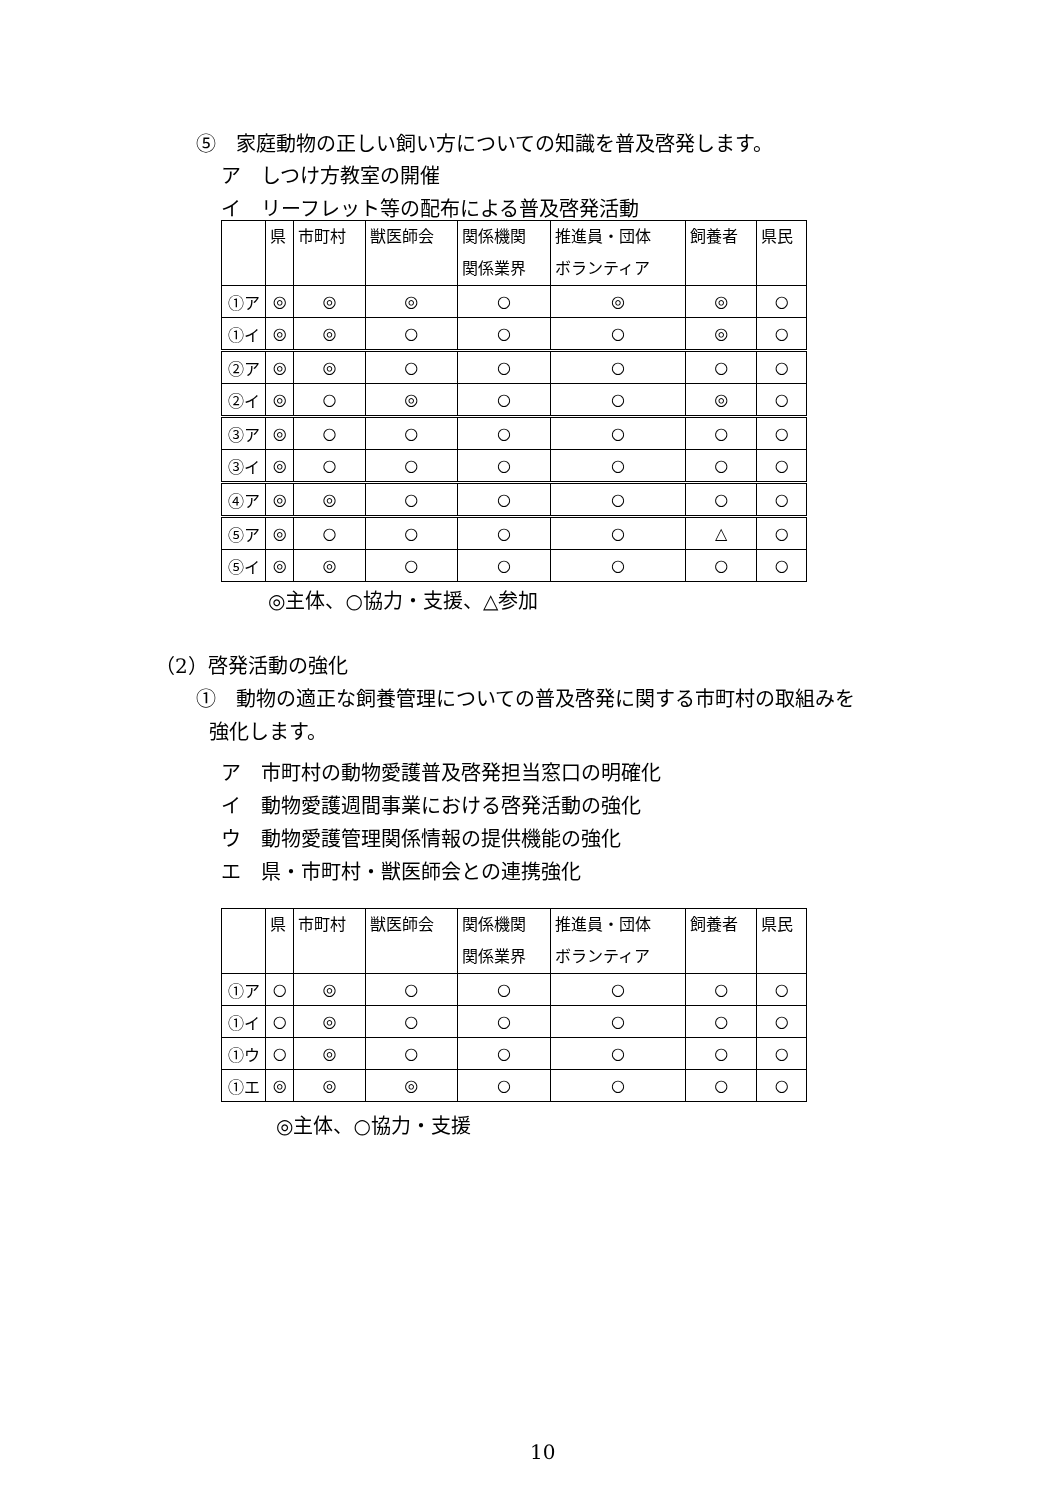⑤　家庭動物の正しい飼い方についての知識を普及啓発します。
ア　しつけ方教室の開催
イ　リーフレット等の配布による普及啓発活動
| | 県 | 市町村 | 獣医師会 | 関係機関 関係業界 | 推進員・団体 ボランティア | 飼養者 | 県民 |
| --- | --- | --- | --- | --- | --- | --- | --- |
| ①ア | ◎ | ◎ | ◎ | ○ | ◎ | ◎ | ○ |
| ①イ | ◎ | ◎ | ○ | ○ | ○ | ◎ | ○ |
| ②ア | ◎ | ◎ | ○ | ○ | ○ | ○ | ○ |
| ②イ | ◎ | ○ | ◎ | ○ | ○ | ◎ | ○ |
| ③ア | ◎ | ○ | ○ | ○ | ○ | ○ | ○ |
| ③イ | ◎ | ○ | ○ | ○ | ○ | ○ | ○ |
| ④ア | ◎ | ◎ | ○ | ○ | ○ | ○ | ○ |
| ⑤ア | ◎ | ○ | ○ | ○ | ○ | △ | ○ |
| ⑤イ | ◎ | ◎ | ○ | ○ | ○ | ○ | ○ |
◎主体、○協力・支援、△参加
（2）啓発活動の強化
①　動物の適正な飼養管理についての普及啓発に関する市町村の取組みを
強化します。
ア　市町村の動物愛護普及啓発担当窓口の明確化
イ　動物愛護週間事業における啓発活動の強化
ウ　動物愛護管理関係情報の提供機能の強化
エ　県・市町村・獣医師会との連携強化
| | 県 | 市町村 | 獣医師会 | 関係機関 関係業界 | 推進員・団体 ボランティア | 飼養者 | 県民 |
| --- | --- | --- | --- | --- | --- | --- | --- |
| ①ア | ○ | ◎ | ○ | ○ | ○ | ○ | ○ |
| ①イ | ○ | ◎ | ○ | ○ | ○ | ○ | ○ |
| ①ウ | ○ | ◎ | ○ | ○ | ○ | ○ | ○ |
| ①エ | ◎ | ◎ | ◎ | ○ | ○ | ○ | ○ |
◎主体、○協力・支援
10